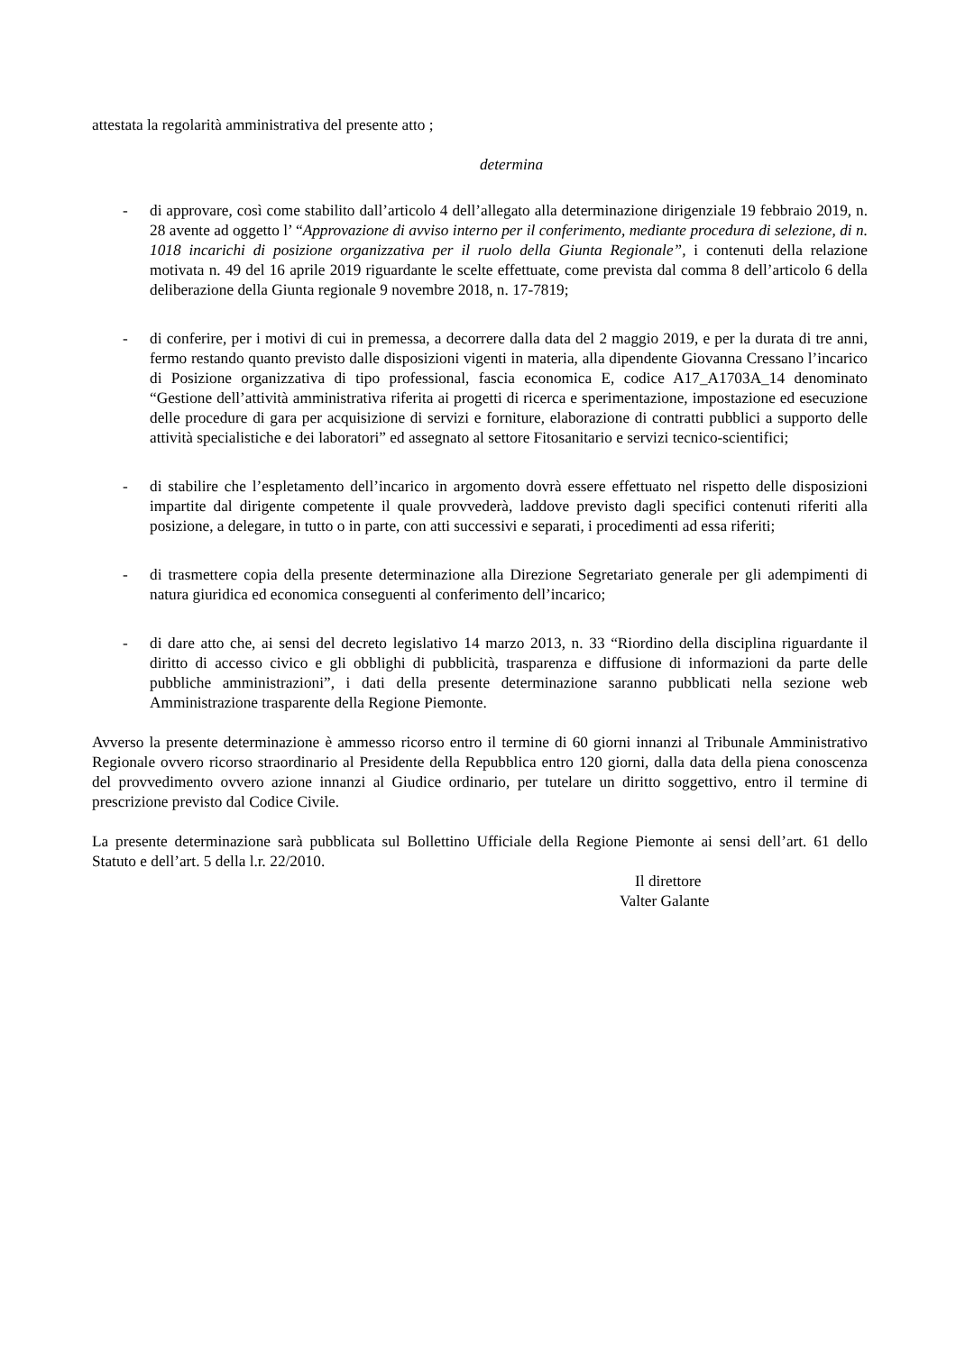attestata la regolarità amministrativa del presente atto ;
determina
- di approvare, così come stabilito dall’articolo 4 dell’allegato alla determinazione dirigenziale 19 febbraio 2019, n. 28 avente ad oggetto l’ “Approvazione di avviso interno per il conferimento, mediante procedura di selezione, di n. 1018 incarichi di posizione organizzativa per il ruolo della Giunta Regionale”, i contenuti della relazione motivata n. 49 del 16 aprile 2019 riguardante le scelte effettuate, come prevista dal comma 8 dell’articolo 6 della deliberazione della Giunta regionale 9 novembre 2018, n. 17-7819;
- di conferire, per i motivi di cui in premessa, a decorrere dalla data del 2 maggio 2019, e per la durata di tre anni, fermo restando quanto previsto dalle disposizioni vigenti in materia, alla dipendente Giovanna Cressano l’incarico di Posizione organizzativa di tipo professional, fascia economica E, codice A17_A1703A_14 denominato “Gestione dell’attività amministrativa riferita ai progetti di ricerca e sperimentazione, impostazione ed esecuzione delle procedure di gara per acquisizione di servizi e forniture, elaborazione di contratti pubblici a supporto delle attività specialistiche e dei laboratori” ed assegnato al settore Fitosanitario e servizi tecnico-scientifici;
- di stabilire che l’espletamento dell’incarico in argomento dovrà essere effettuato nel rispetto delle disposizioni impartite dal dirigente competente il quale provvederà, laddove previsto dagli specifici contenuti riferiti alla posizione, a delegare, in tutto o in parte, con atti successivi e separati, i procedimenti ad essa riferiti;
- di trasmettere copia della presente determinazione alla Direzione Segretariato generale per gli adempimenti di natura giuridica ed economica conseguenti al conferimento dell’incarico;
- di dare atto che, ai sensi del decreto legislativo 14 marzo 2013, n. 33 “Riordino della disciplina riguardante il diritto di accesso civico e gli obblighi di pubblicità, trasparenza e diffusione di informazioni da parte delle pubbliche amministrazioni”, i dati della presente determinazione saranno pubblicati nella sezione web Amministrazione trasparente della Regione Piemonte.
Avverso la presente determinazione è ammesso ricorso entro il termine di 60 giorni innanzi al Tribunale Amministrativo Regionale ovvero ricorso straordinario al Presidente della Repubblica entro 120 giorni, dalla data della piena conoscenza del provvedimento ovvero azione innanzi al Giudice ordinario, per tutelare un diritto soggettivo, entro il termine di prescrizione previsto dal Codice Civile.
La presente determinazione sarà pubblicata sul Bollettino Ufficiale della Regione Piemonte ai sensi dell’art. 61 dello Statuto e dell’art. 5 della l.r. 22/2010.
Il direttore
Valter Galante